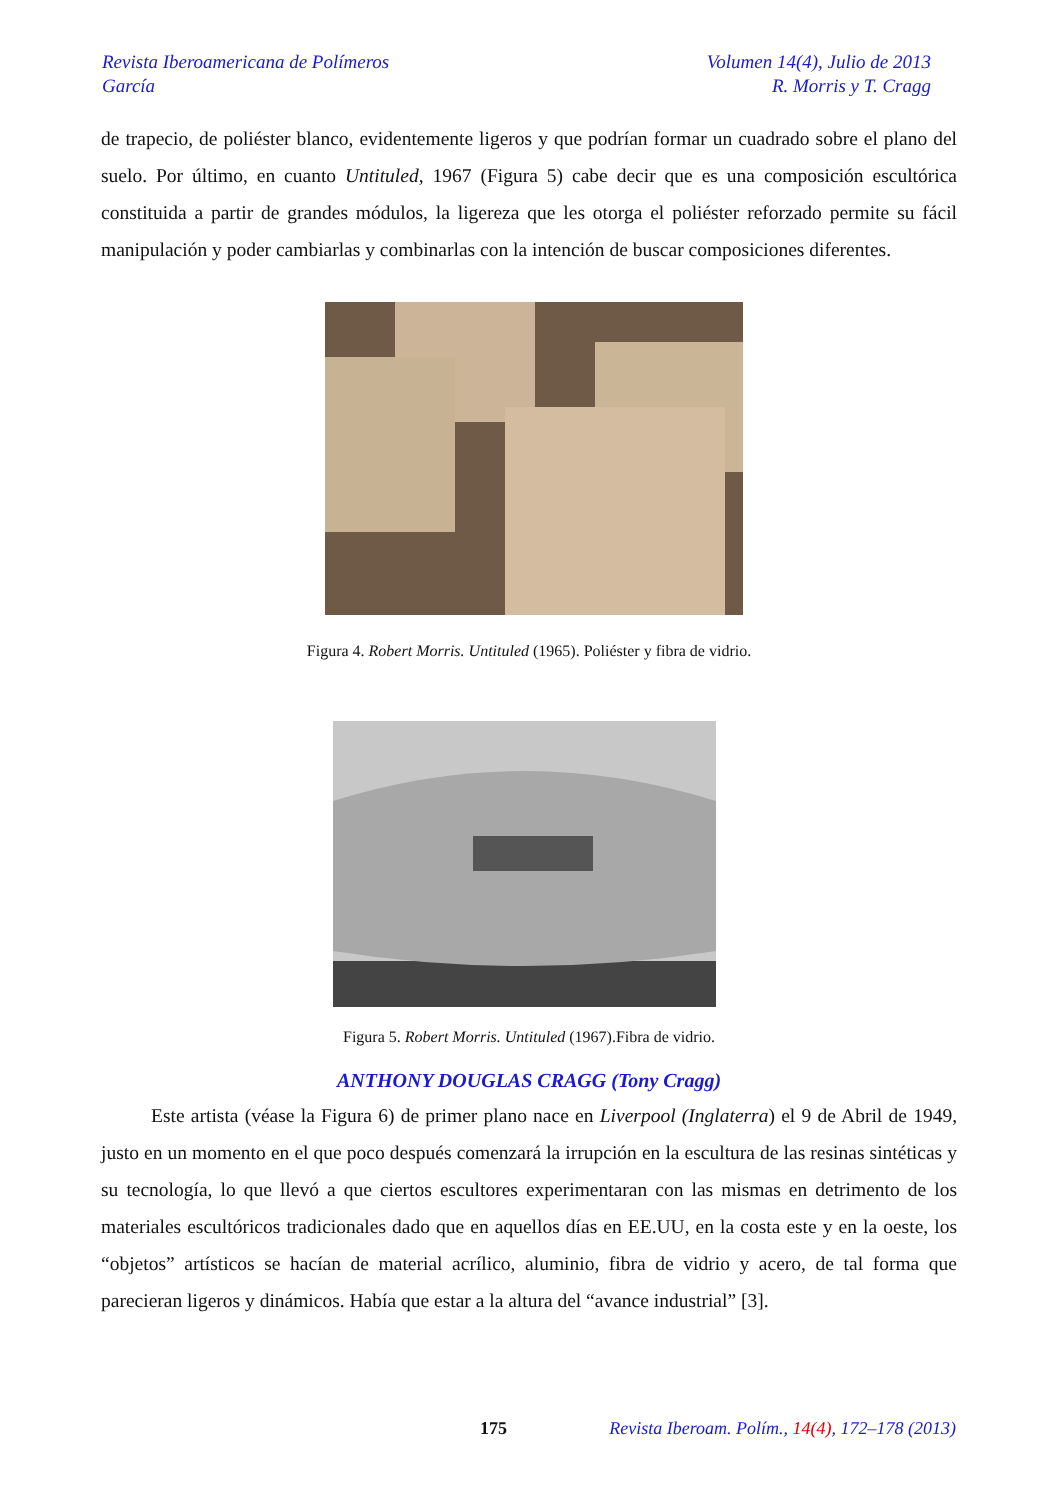Revista Iberoamericana de Polímeros Volumen 14(4), Julio de 2013
García R. Morris y T. Cragg
de trapecio, de poliéster blanco, evidentemente ligeros y que podrían formar un cuadrado sobre el plano del suelo. Por último, en cuanto Untituled, 1967 (Figura 5) cabe decir que es una composición escultórica constituida a partir de grandes módulos, la ligereza que les otorga el poliéster reforzado permite su fácil manipulación y poder cambiarlas y combinarlas con la intención de buscar composiciones diferentes.
Figura 4. Robert Morris. Untituled (1965). Poliéster y fibra de vidrio.
Figura 5. Robert Morris. Untituled (1967).Fibra de vidrio.
ANTHONY DOUGLAS CRAGG (Tony Cragg)
Este artista (véase la Figura 6) de primer plano nace en Liverpool (Inglaterra) el 9 de Abril de 1949, justo en un momento en el que poco después comenzará la irrupción en la escultura de las resinas sintéticas y su tecnología, lo que llevó a que ciertos escultores experimentaran con las mismas en detrimento de los materiales escultóricos tradicionales dado que en aquellos días en EE.UU, en la costa este y en la oeste, los “objetos” artísticos se hacían de material acrílico, aluminio, fibra de vidrio y acero, de tal forma que parecieran ligeros y dinámicos. Había que estar a la altura del “avance industrial” [3].
175
Revista Iberoam. Polím., 14(4), 172–178 (2013)